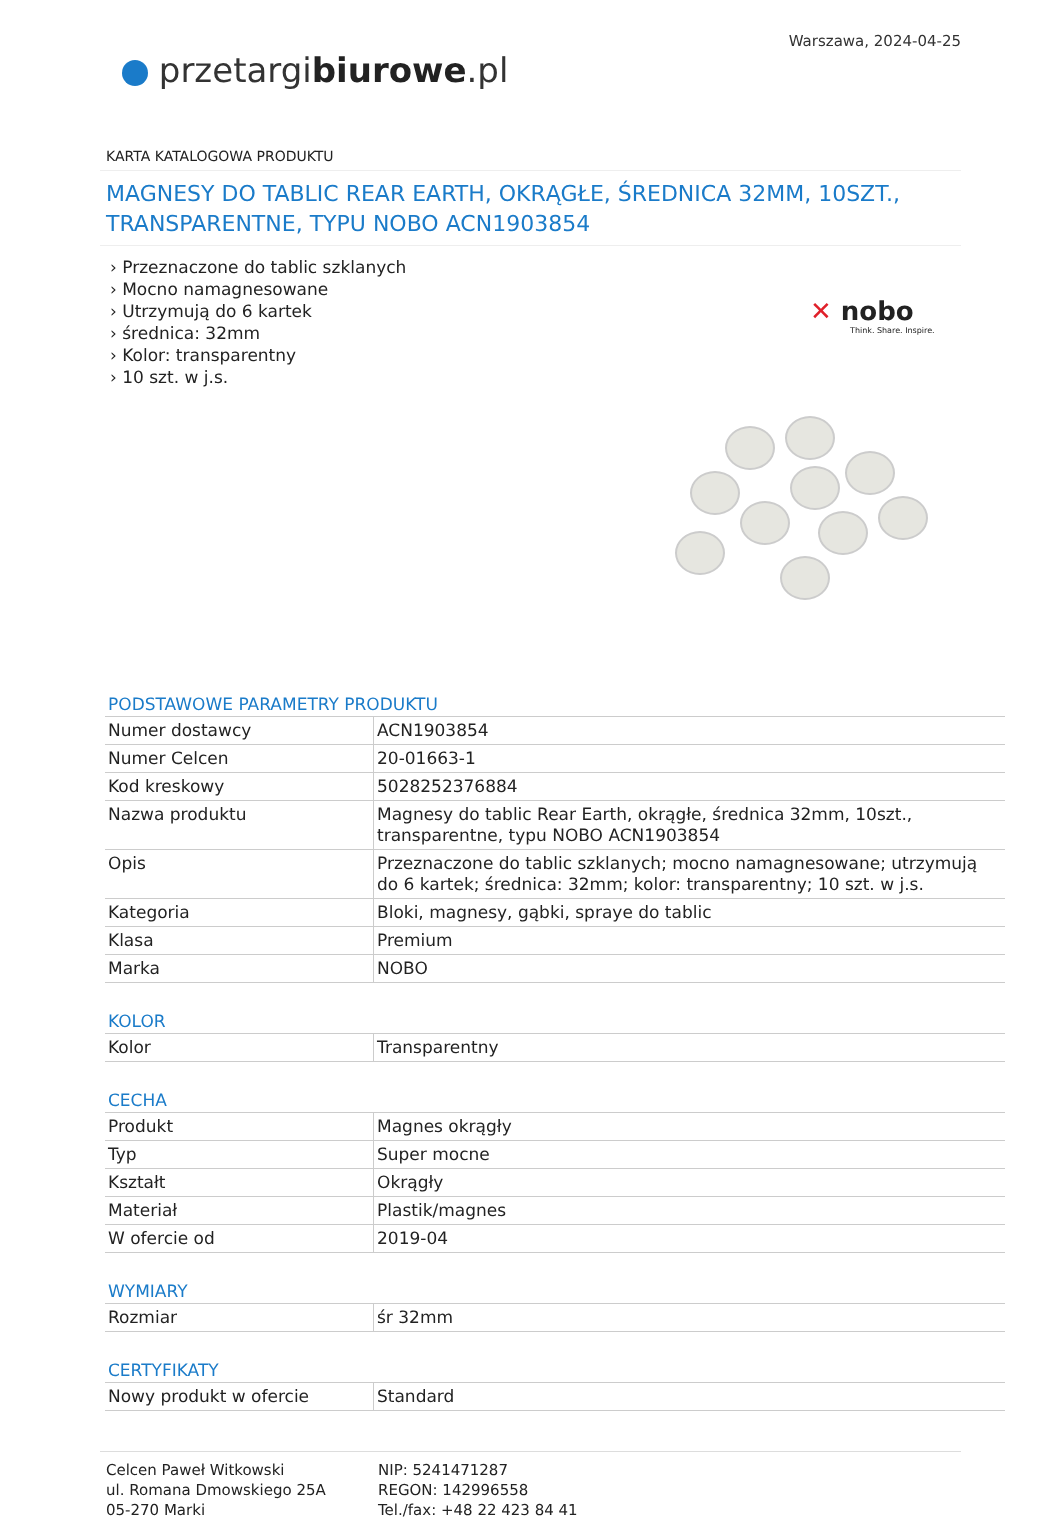Warszawa, 2024-04-25
przetargibiurowe.pl
KARTA KATALOGOWA PRODUKTU
MAGNESY DO TABLIC REAR EARTH, OKRĄGŁE, ŚREDNICA 32MM, 10SZT., TRANSPARENTNE, TYPU NOBO ACN1903854
› Przeznaczone do tablic szklanych
› Mocno namagnesowane
› Utrzymują do 6 kartek
› średnica: 32mm
› Kolor: transparentny
› 10 szt. w j.s.
✕ nobo
Think. Share. Inspire.
PODSTAWOWE PARAMETRY PRODUKTU
| Numer dostawcy | ACN1903854 |
| Numer Celcen | 20-01663-1 |
| Kod kreskowy | 5028252376884 |
| Nazwa produktu | Magnesy do tablic Rear Earth, okrągłe, średnica 32mm, 10szt., transparentne, typu NOBO ACN1903854 |
| Opis | Przeznaczone do tablic szklanych; mocno namagnesowane; utrzymują do 6 kartek; średnica: 32mm; kolor: transparentny; 10 szt. w j.s. |
| Kategoria | Bloki, magnesy, gąbki, spraye do tablic |
| Klasa | Premium |
| Marka | NOBO |
KOLOR
| Kolor | Transparentny |
CECHA
| Produkt | Magnes okrągły |
| Typ | Super mocne |
| Kształt | Okrągły |
| Materiał | Plastik/magnes |
| W ofercie od | 2019-04 |
WYMIARY
| Rozmiar | śr 32mm |
CERTYFIKATY
| Nowy produkt w ofercie | Standard |
Celcen Paweł Witkowski
ul. Romana Dmowskiego 25A
05-270 Marki
NIP: 5241471287
REGON: 142996558
Tel./fax: +48 22 423 84 41